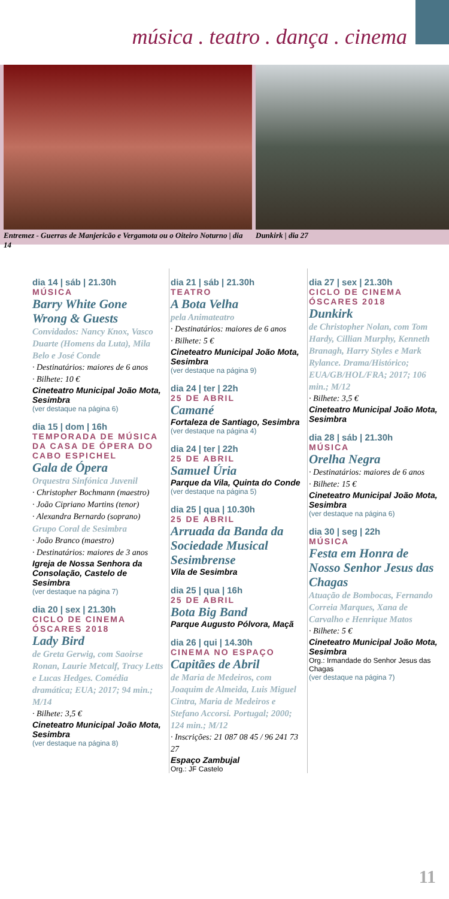música . teatro . dança . cinema
Entremez - Guerras de Manjericão e Vergamota ou o Oiteiro Noturno | dia 14
Dunkirk | dia 27
dia 14 | sáb | 21.30h
MÚSICA
Barry White Gone Wrong & Guests
Convidados: Nancy Knox, Vasco Duarte (Homens da Luta), Mila Belo e José Conde
· Destinatários: maiores de 6 anos
· Bilhete: 10 €
Cineteatro Municipal João Mota, Sesimbra
(ver destaque na página 6)
dia 15 | dom | 16h
TEMPORADA DE MÚSICA DA CASA DE ÓPERA DO CABO ESPICHEL
Gala de Ópera
Orquestra Sinfónica Juvenil
· Christopher Bochmann (maestro)
· João Cipriano Martins (tenor)
· Alexandra Bernardo (soprano)
Grupo Coral de Sesimbra
· João Branco (maestro)
· Destinatários: maiores de 3 anos
Igreja de Nossa Senhora da Consolação, Castelo de Sesimbra
(ver destaque na página 7)
dia 20 | sex | 21.30h
CICLO DE CINEMA ÓSCARES 2018
Lady Bird
de Greta Gerwig, com Saoirse Ronan, Laurie Metcalf, Tracy Letts e Lucas Hedges. Comédia dramática; EUA; 2017; 94 min.; M/14
· Bilhete: 3,5 €
Cineteatro Municipal João Mota, Sesimbra
(ver destaque na página 8)
dia 21 | sáb | 21.30h
TEATRO
A Bota Velha
pela Animateatro
· Destinatários: maiores de 6 anos
· Bilhete: 5 €
Cineteatro Municipal João Mota, Sesimbra
(ver destaque na página 9)
dia 24 | ter | 22h
25 DE ABRIL
Camané
Fortaleza de Santiago, Sesimbra
(ver destaque na página 4)
dia 24 | ter | 22h
25 DE ABRIL
Samuel Úria
Parque da Vila, Quinta do Conde
(ver destaque na página 5)
dia 25 | qua | 10.30h
25 DE ABRIL
Arruada da Banda da Sociedade Musical Sesimbrense
Vila de Sesimbra
dia 25 | qua | 16h
25 DE ABRIL
Bota Big Band
Parque Augusto Pólvora, Maçã
dia 26 | qui | 14.30h
CINEMA NO ESPAÇO
Capitães de Abril
de Maria de Medeiros, com Joaquim de Almeida, Luis Miguel Cintra, Maria de Medeiros e Stefano Accorsi. Portugal; 2000; 124 min.; M/12
· Inscrições: 21 087 08 45 / 96 241 73 27
Espaço Zambujal
Org.: JF Castelo
dia 27 | sex | 21.30h
CICLO DE CINEMA ÓSCARES 2018
Dunkirk
de Christopher Nolan, com Tom Hardy, Cillian Murphy, Kenneth Branagh, Harry Styles e Mark Rylance. Drama/Histórico; EUA/GB/HOL/FRA; 2017; 106 min.; M/12
· Bilhete: 3,5 €
Cineteatro Municipal João Mota, Sesimbra
dia 28 | sáb | 21.30h
MÚSICA
Orelha Negra
· Destinatários: maiores de 6 anos
· Bilhete: 15 €
Cineteatro Municipal João Mota, Sesimbra
(ver destaque na página 6)
dia 30 | seg | 22h
MÚSICA
Festa em Honra de Nosso Senhor Jesus das Chagas
Atuação de Bombocas, Fernando Correia Marques, Xana de Carvalho e Henrique Matos
· Bilhete: 5 €
Cineteatro Municipal João Mota, Sesimbra
Org.: Irmandade do Senhor Jesus das Chagas
(ver destaque na página 7)
11